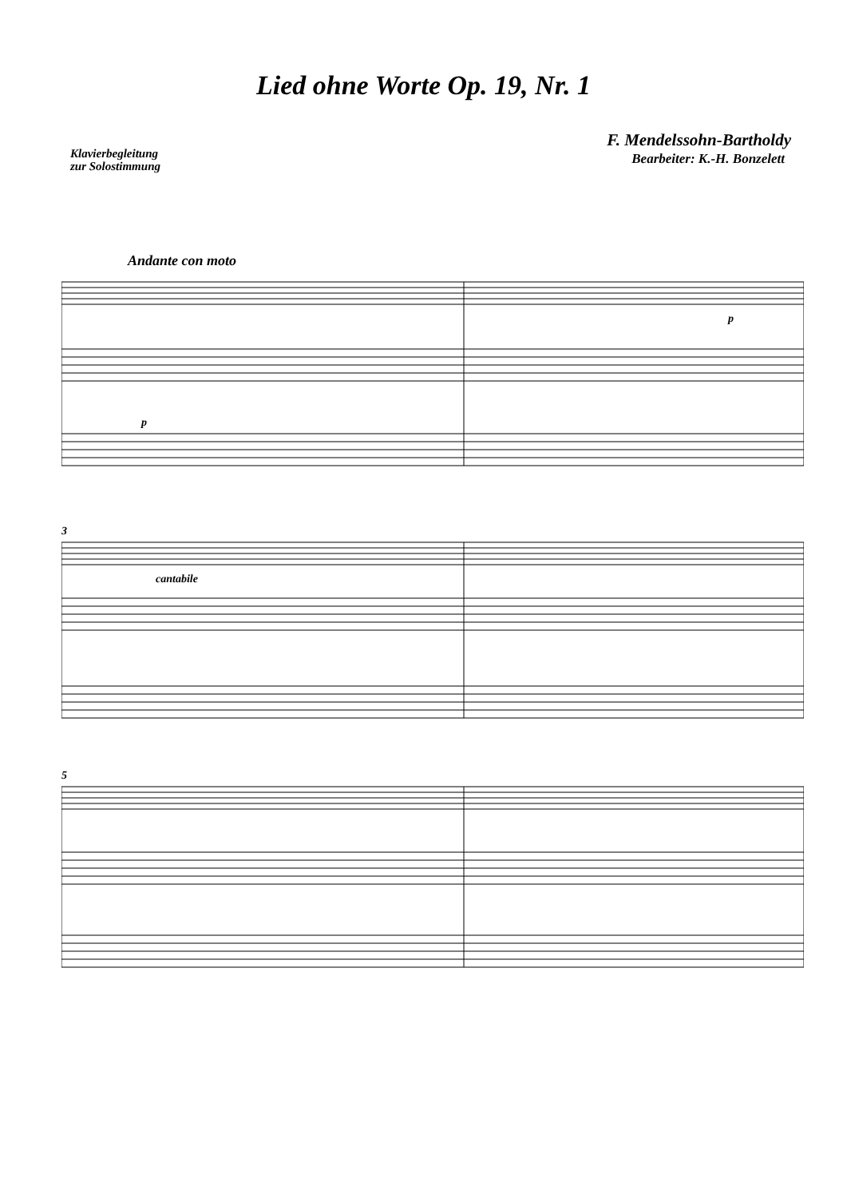Lied ohne Worte Op. 19, Nr. 1
Klavierbegleitung
zur Solostimmung
F. Mendelssohn-Bartholdy
Bearbeiter: K.-H. Bonzelett
Andante con moto
p
p
3
cantabile
5